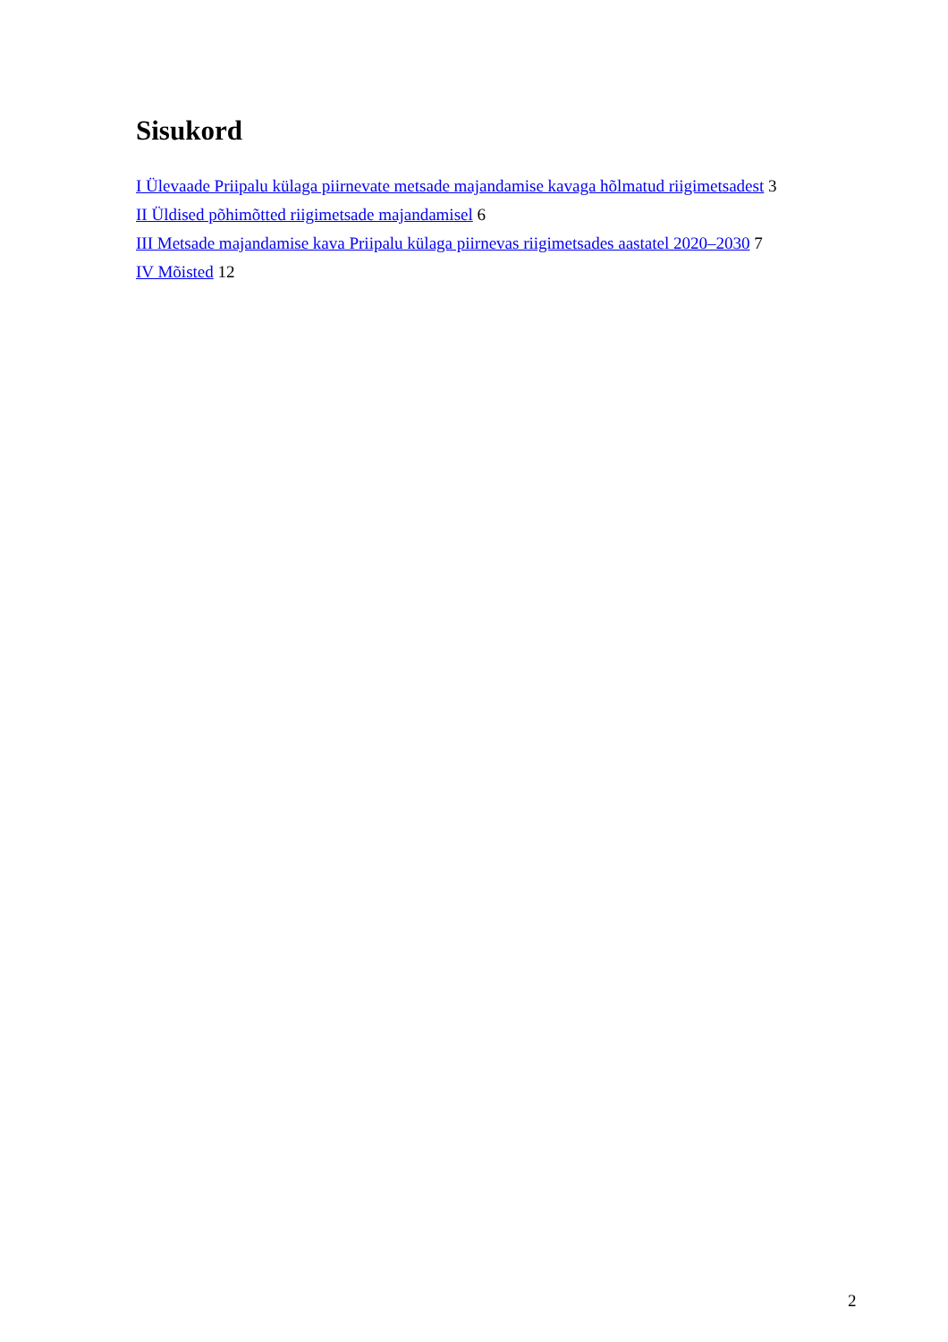Sisukord
I Ülevaade Priipalu külaga piirnevate metsade majandamise kavaga hõlmatud riigimetsadest 3
II Üldised põhimõtted riigimetsade majandamisel 6
III Metsade majandamise kava Priipalu külaga piirnevas riigimetsades aastatel 2020–2030 7
IV Mõisted 12
2